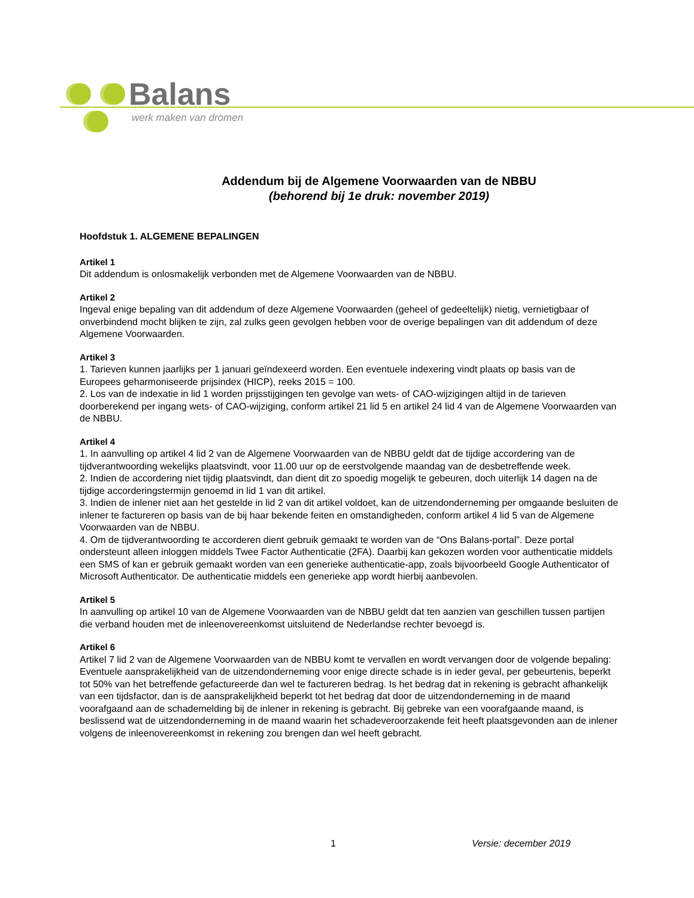Balans
werk maken van dromen
Addendum bij de Algemene Voorwaarden van de NBBU
(behorend bij 1e druk: november 2019)
Hoofdstuk 1. ALGEMENE BEPALINGEN
Artikel 1
Dit addendum is onlosmakelijk verbonden met de Algemene Voorwaarden van de NBBU.
Artikel 2
Ingeval enige bepaling van dit addendum of deze Algemene Voorwaarden (geheel of gedeeltelijk) nietig, vernietigbaar of onverbindend mocht blijken te zijn, zal zulks geen gevolgen hebben voor de overige bepalingen van dit addendum of deze Algemene Voorwaarden.
Artikel 3
1. Tarieven kunnen jaarlijks per 1 januari geïndexeerd worden. Een eventuele indexering vindt plaats op basis van de Europees geharmoniseerde prijsindex (HICP), reeks 2015 = 100.
2. Los van de indexatie in lid 1 worden prijsstijgingen ten gevolge van wets- of CAO-wijzigingen altijd in de tarieven doorberekend per ingang wets- of CAO-wijziging, conform artikel 21 lid 5 en artikel 24 lid 4 van de Algemene Voorwaarden van de NBBU.
Artikel 4
1. In aanvulling op artikel 4 lid 2 van de Algemene Voorwaarden van de NBBU geldt dat de tijdige accordering van de tijdverantwoording wekelijks plaatsvindt, voor 11.00 uur op de eerstvolgende maandag van de desbetreffende week.
2. Indien de accordering niet tijdig plaatsvindt, dan dient dit zo spoedig mogelijk te gebeuren, doch uiterlijk 14 dagen na de tijdige accorderingstermijn genoemd in lid 1 van dit artikel.
3. Indien de inlener niet aan het gestelde in lid 2 van dit artikel voldoet, kan de uitzendonderneming per omgaande besluiten de inlener te factureren op basis van de bij haar bekende feiten en omstandigheden, conform artikel 4 lid 5 van de Algemene Voorwaarden van de NBBU.
4. Om de tijdverantwoording te accorderen dient gebruik gemaakt te worden van de “Ons Balans-portal”. Deze portal ondersteunt alleen inloggen middels Twee Factor Authenticatie (2FA). Daarbij kan gekozen worden voor authenticatie middels een SMS of kan er gebruik gemaakt worden van een generieke authenticatie-app, zoals bijvoorbeeld Google Authenticator of Microsoft Authenticator. De authenticatie middels een generieke app wordt hierbij aanbevolen.
Artikel 5
In aanvulling op artikel 10 van de Algemene Voorwaarden van de NBBU geldt dat ten aanzien van geschillen tussen partijen die verband houden met de inleenovereenkomst uitsluitend de Nederlandse rechter bevoegd is.
Artikel 6
Artikel 7 lid 2 van de Algemene Voorwaarden van de NBBU komt te vervallen en wordt vervangen door de volgende bepaling:
Eventuele aansprakelijkheid van de uitzendonderneming voor enige directe schade is in ieder geval, per gebeurtenis, beperkt tot 50% van het betreffende gefactureerde dan wel te factureren bedrag. Is het bedrag dat in rekening is gebracht afhankelijk van een tijdsfactor, dan is de aansprakelijkheid beperkt tot het bedrag dat door de uitzendonderneming in de maand voorafgaand aan de schademelding bij de inlener in rekening is gebracht. Bij gebreke van een voorafgaande maand, is beslissend wat de uitzendonderneming in de maand waarin het schadeveroorzakende feit heeft plaatsgevonden aan de inlener volgens de inleenovereenkomst in rekening zou brengen dan wel heeft gebracht.
1 Versie: december 2019